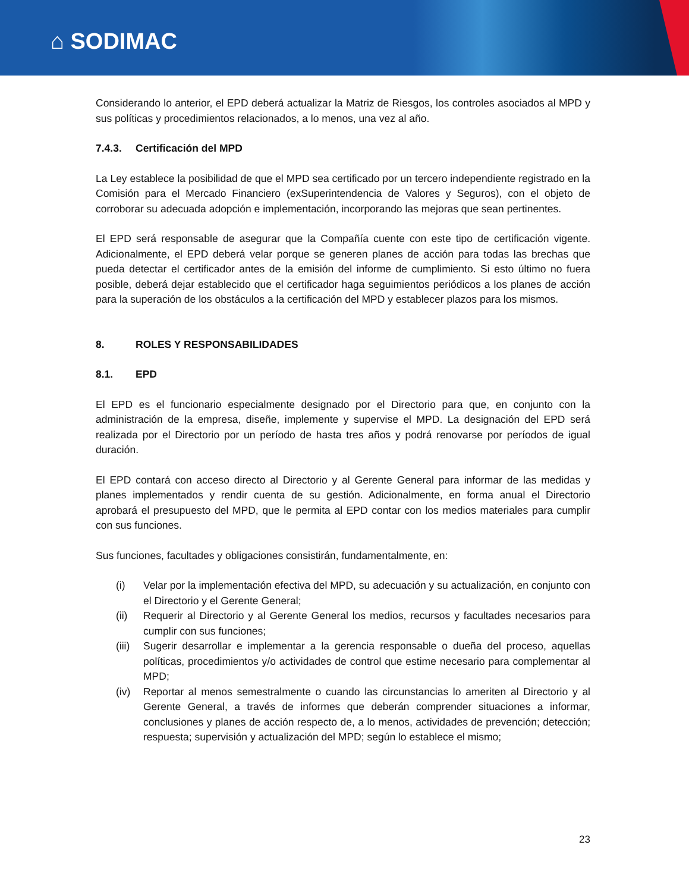⌂ SODIMAC
Considerando lo anterior, el EPD deberá actualizar la Matriz de Riesgos, los controles asociados al MPD y sus políticas y procedimientos relacionados, a lo menos, una vez al año.
7.4.3. Certificación del MPD
La Ley establece la posibilidad de que el MPD sea certificado por un tercero independiente registrado en la Comisión para el Mercado Financiero (exSuperintendencia de Valores y Seguros), con el objeto de corroborar su adecuada adopción e implementación, incorporando las mejoras que sean pertinentes.
El EPD será responsable de asegurar que la Compañía cuente con este tipo de certificación vigente. Adicionalmente, el EPD deberá velar porque se generen planes de acción para todas las brechas que pueda detectar el certificador antes de la emisión del informe de cumplimiento. Si esto último no fuera posible, deberá dejar establecido que el certificador haga seguimientos periódicos a los planes de acción para la superación de los obstáculos a la certificación del MPD y establecer plazos para los mismos.
8. ROLES Y RESPONSABILIDADES
8.1. EPD
El EPD es el funcionario especialmente designado por el Directorio para que, en conjunto con la administración de la empresa, diseñe, implemente y supervise el MPD. La designación del EPD será realizada por el Directorio por un período de hasta tres años y podrá renovarse por períodos de igual duración.
El EPD contará con acceso directo al Directorio y al Gerente General para informar de las medidas y planes implementados y rendir cuenta de su gestión. Adicionalmente, en forma anual el Directorio aprobará el presupuesto del MPD, que le permita al EPD contar con los medios materiales para cumplir con sus funciones.
Sus funciones, facultades y obligaciones consistirán, fundamentalmente, en:
(i) Velar por la implementación efectiva del MPD, su adecuación y su actualización, en conjunto con el Directorio y el Gerente General;
(ii) Requerir al Directorio y al Gerente General los medios, recursos y facultades necesarios para cumplir con sus funciones;
(iii) Sugerir desarrollar e implementar a la gerencia responsable o dueña del proceso, aquellas políticas, procedimientos y/o actividades de control que estime necesario para complementar al MPD;
(iv) Reportar al menos semestralmente o cuando las circunstancias lo ameriten al Directorio y al Gerente General, a través de informes que deberán comprender situaciones a informar, conclusiones y planes de acción respecto de, a lo menos, actividades de prevención; detección; respuesta; supervisión y actualización del MPD; según lo establece el mismo;
23